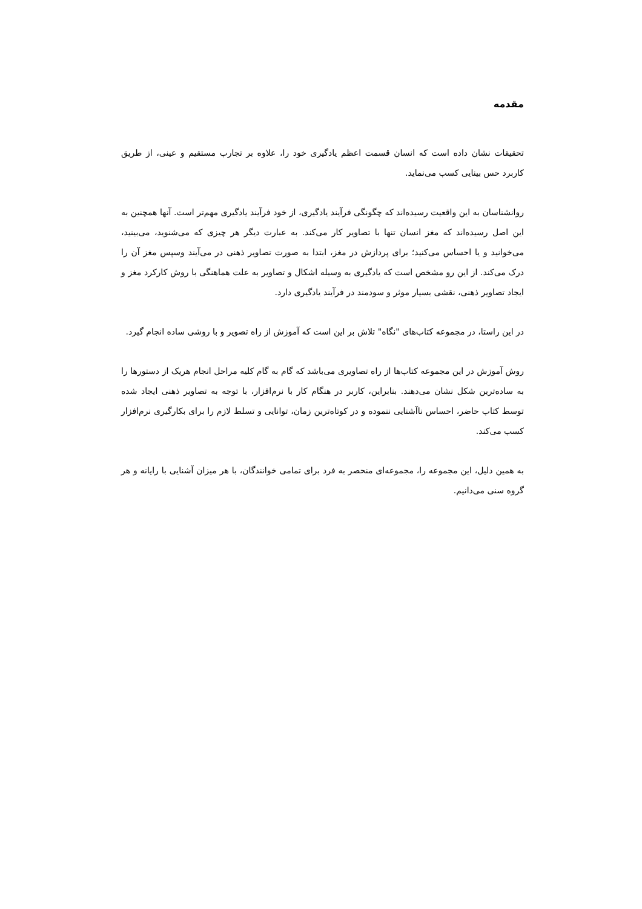مقدمه
تحقیقات نشان داده است که انسان قسمت اعظم یادگیری خود را، علاوه بر تجارب مستقیم و عینی، از طریق کاربرد حس بینایی کسب می‌نماید.
روانشناسان به این واقعیت رسیده‌اند که چگونگی فرآیند یادگیری، از خود فرآیند یادگیری مهم‌تر است. آنها همچنین به این اصل رسیده‌اند که مغز انسان تنها با تصاویر کار می‌کند. به عبارت دیگر هر چیزی که می‌شنوید، می‌بینید، می‌خوانید و یا احساس می‌کنید؛ برای پردازش در مغز، ابتدا به صورت تصاویر ذهنی در می‌آیند وسپس مغز آن را درک می‌کند. از این رو مشخص است که یادگیری به وسیله اشکال و تصاویر به علت هماهنگی با روش کارکرد مغز و ایجاد تصاویر ذهنی، نقشی بسیار موثر و سودمند در فرآیند یادگیری دارد.
در این راستا، در مجموعه کتاب‌های "نگاه" تلاش بر این است که آموزش از راه تصویر و با روشی ساده انجام گیرد.
روش آموزش در این مجموعه کتاب‌ها از راه تصاویری می‌باشد که گام به گام کلیه مراحل انجام هریک از دستورها را به ساده‌ترین شکل نشان می‌دهند. بنابراین، کاربر در هنگام کار با نرم‌افزار، با توجه به تصاویر ذهنی ایجاد شده توسط کتاب حاضر، احساس ناآشنایی ننموده و در کوتاه‌ترین زمان، توانایی و تسلط لازم را برای بکارگیری نرم‌افزار کسب می‌کند.
به همین دلیل، این مجموعه را، مجموعه‌ای منحصر به فرد برای تمامی خوانندگان، با هر میزان آشنایی با رایانه و هر گروه سنی می‌دانیم.